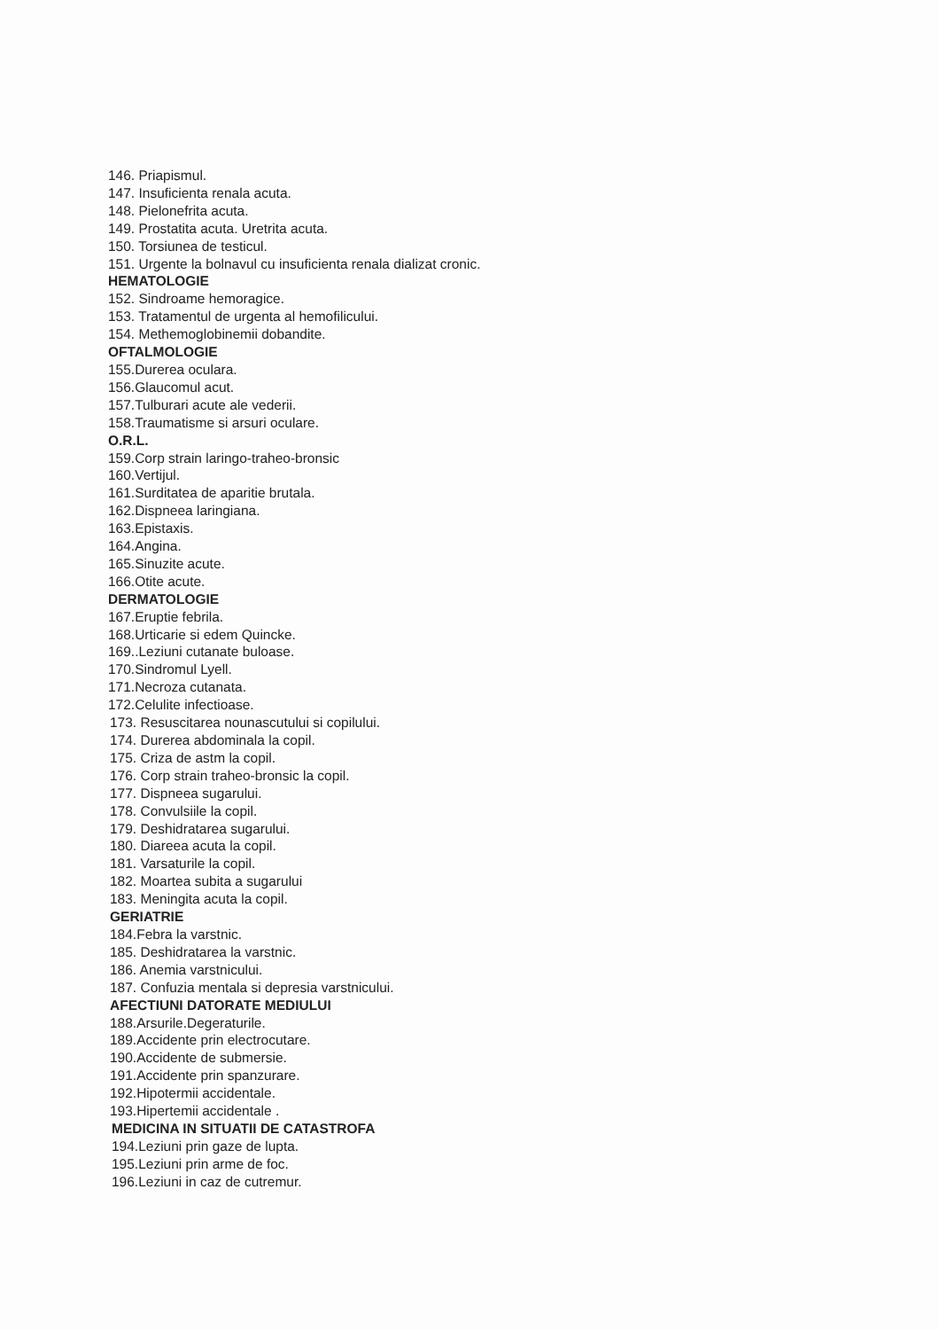146. Priapismul.
147. Insuficienta renala acuta.
148. Pielonefrita acuta.
149. Prostatita acuta. Uretrita acuta.
150. Torsiunea de testicul.
151. Urgente la bolnavul cu insuficienta renala dializat cronic.
HEMATOLOGIE
152. Sindroame hemoragice.
153. Tratamentul de urgenta al hemofilicului.
154. Methemoglobinemii dobandite.
OFTALMOLOGIE
155.Durerea oculara.
156.Glaucomul acut.
157.Tulburari acute ale vederii.
158.Traumatisme si arsuri oculare.
O.R.L.
159.Corp strain laringo-traheo-bronsic
160.Vertijul.
161.Surditatea de aparitie brutala.
162.Dispneea laringiana.
163.Epistaxis.
164.Angina.
165.Sinuzite acute.
166.Otite acute.
DERMATOLOGIE
167.Eruptie febrila.
168.Urticarie si edem Quincke.
169..Leziuni cutanate buloase.
170.Sindromul Lyell.
171.Necroza cutanata.
172.Celulite infectioase.
173. Resuscitarea nounascutului si copilului.
174. Durerea abdominala la copil.
175. Criza de astm la copil.
176. Corp strain traheo-bronsic la copil.
177. Dispneea sugarului.
178. Convulsiile la copil.
179. Deshidratarea sugarului.
180. Diareea acuta la copil.
181. Varsaturile la copil.
182. Moartea subita a sugarului
183. Meningita acuta la copil.
GERIATRIE
184.Febra la varstnic.
185. Deshidratarea la varstnic.
186. Anemia varstnicului.
187. Confuzia mentala si depresia varstnicului.
AFECTIUNI DATORATE MEDIULUI
188.Arsurile.Degeraturile.
189.Accidente prin electrocutare.
190.Accidente de submersie.
191.Accidente prin spanzurare.
192.Hipotermii accidentale.
193.Hipertemii accidentale .
MEDICINA IN SITUATII DE CATASTROFA
194.Leziuni prin gaze de lupta.
195.Leziuni prin arme de foc.
196.Leziuni in caz de cutremur.